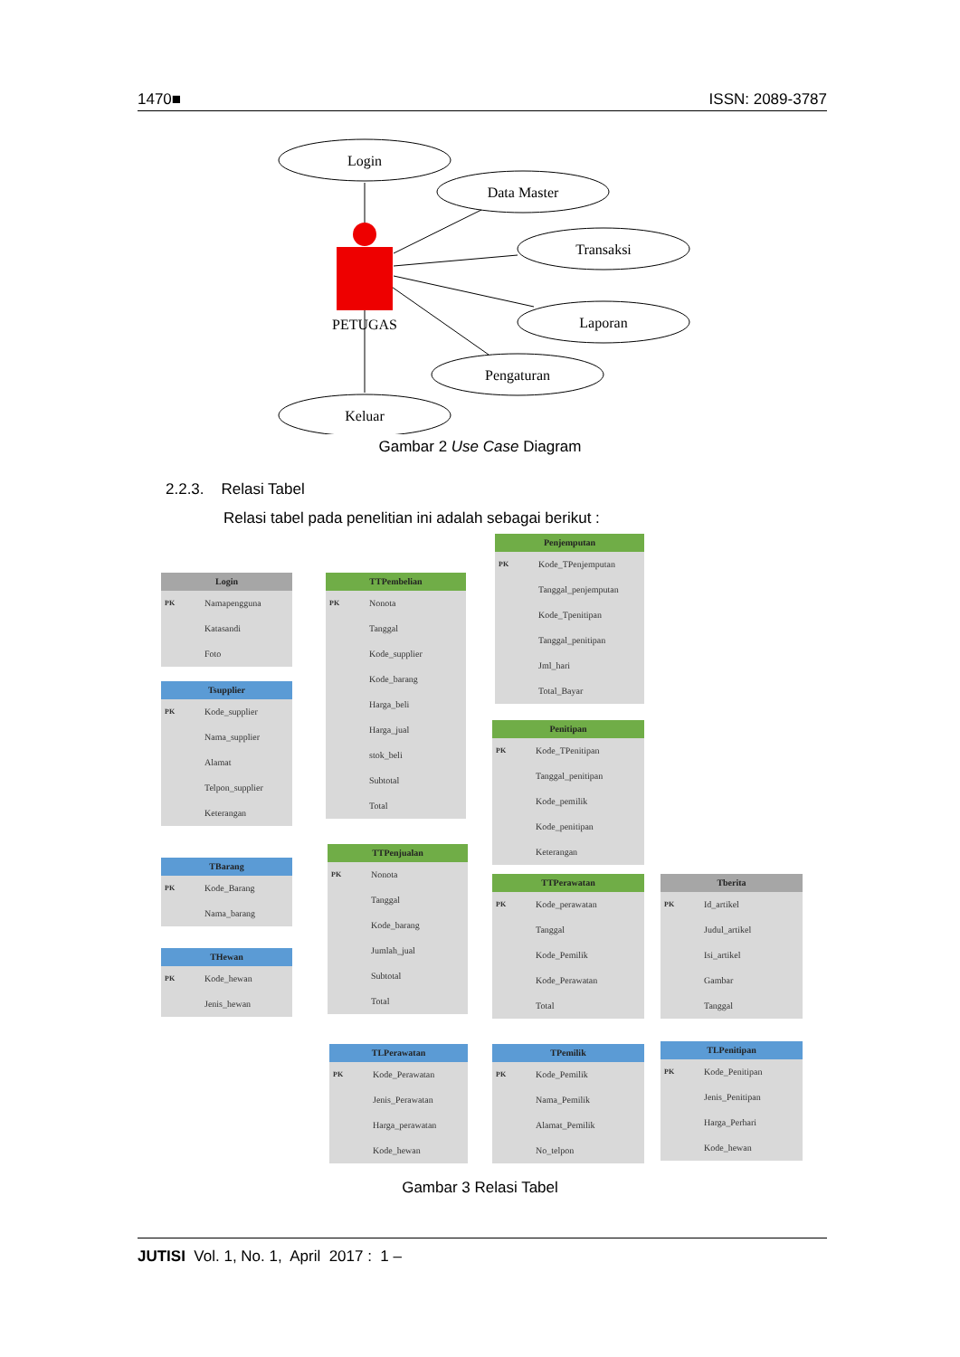1470■ ISSN: 2089-3787
Login
Data Master
Transaksi
Laporan
Pengaturan
Keluar
PETUGAS
Gambar 2 Use Case Diagram
2.2.3. Relasi Tabel
Relasi tabel pada penelitian ini adalah sebagai berikut :
Login
PK Namapengguna
Katasandi
Foto
Tsupplier
PK Kode_supplier
Nama_supplier
Alamat
Telpon_supplier
Keterangan
TBarang
PK Kode_Barang
Nama_barang
THewan
PK Kode_hewan
Jenis_hewan
TTPembelian
PK Nonota
Tanggal
Kode_supplier
Kode_barang
Harga_beli
Harga_jual
stok_beli
Subtotal
Total
TTPenjualan
PK Nonota
Tanggal
Kode_barang
Jumlah_jual
Subtotal
Total
TLPerawatan
PK Kode_Perawatan
Jenis_Perawatan
Harga_perawatan
Kode_hewan
Penjemputan
PK Kode_TPenjemputan
Tanggal_penjemputan
Kode_Tpenitipan
Tanggal_penitipan
Jml_hari
Total_Bayar
Penitipan
PK Kode_TPenitipan
Tanggal_penitipan
Kode_pemilik
Kode_penitipan
Keterangan
TTPerawatan
PK Kode_perawatan
Tanggal
Kode_Pemilik
Kode_Perawatan
Total
TPemilik
PK Kode_Pemilik
Nama_Pemilik
Alamat_Pemilik
No_telpon
Tberita
PK Id_artikel
Judul_artikel
Isi_artikel
Gambar
Tanggal
TLPenitipan
PK Kode_Penitipan
Jenis_Penitipan
Harga_Perhari
Kode_hewan
Gambar 3 Relasi Tabel
JUTISI Vol. 1, No. 1, April 2017 : 1 –